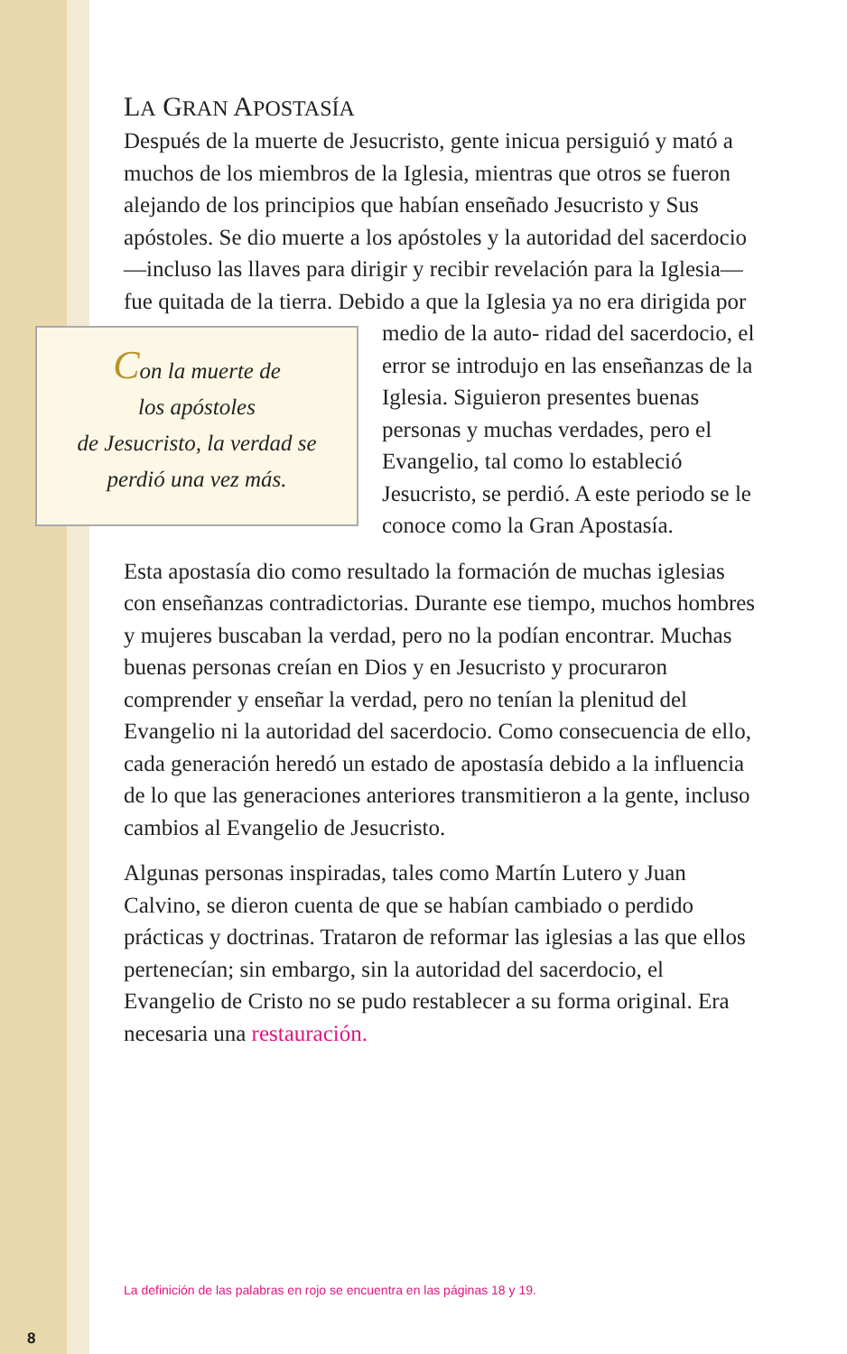LA GRAN APOSTASÍA
Después de la muerte de Jesucristo, gente inicua persiguió y mató a muchos de los miembros de la Iglesia, mientras que otros se fueron alejando de los principios que habían enseñado Jesucristo y Sus apóstoles. Se dio muerte a los apóstoles y la autoridad del sacerdocio —incluso las llaves para dirigir y recibir revelación para la Iglesia— fue quitada de la tierra. Debido a que la Iglesia ya no era dirigida por medio de la auto- Con la muerte de
los apóstoles
de Jesucristo, la verdad se
perdió una vez más. ridad del sacerdocio, el error se introdujo en las enseñanzas de la Iglesia. Siguieron presentes buenas personas y muchas verdades, pero el Evangelio, tal como lo estableció Jesucristo, se perdió. A este periodo se le conoce como la Gran Apostasía.
Esta apostasía dio como resultado la formación de muchas iglesias con enseñanzas contradictorias. Durante ese tiempo, muchos hombres y mujeres buscaban la verdad, pero no la podían encontrar. Muchas buenas personas creían en Dios y en Jesucristo y procuraron comprender y enseñar la verdad, pero no tenían la plenitud del Evangelio ni la autoridad del sacerdocio. Como consecuencia de ello, cada generación heredó un estado de apostasía debido a la influencia de lo que las generaciones anteriores transmitieron a la gente, incluso cambios al Evangelio de Jesucristo.
Algunas personas inspiradas, tales como Martín Lutero y Juan Calvino, se dieron cuenta de que se habían cambiado o perdido prácticas y doctrinas. Trataron de reformar las iglesias a las que ellos pertenecían; sin embargo, sin la autoridad del sacerdocio, el Evangelio de Cristo no se pudo restablecer a su forma original. Era necesaria una restauración.
La definición de las palabras en rojo se encuentra en las páginas 18 y 19.
8